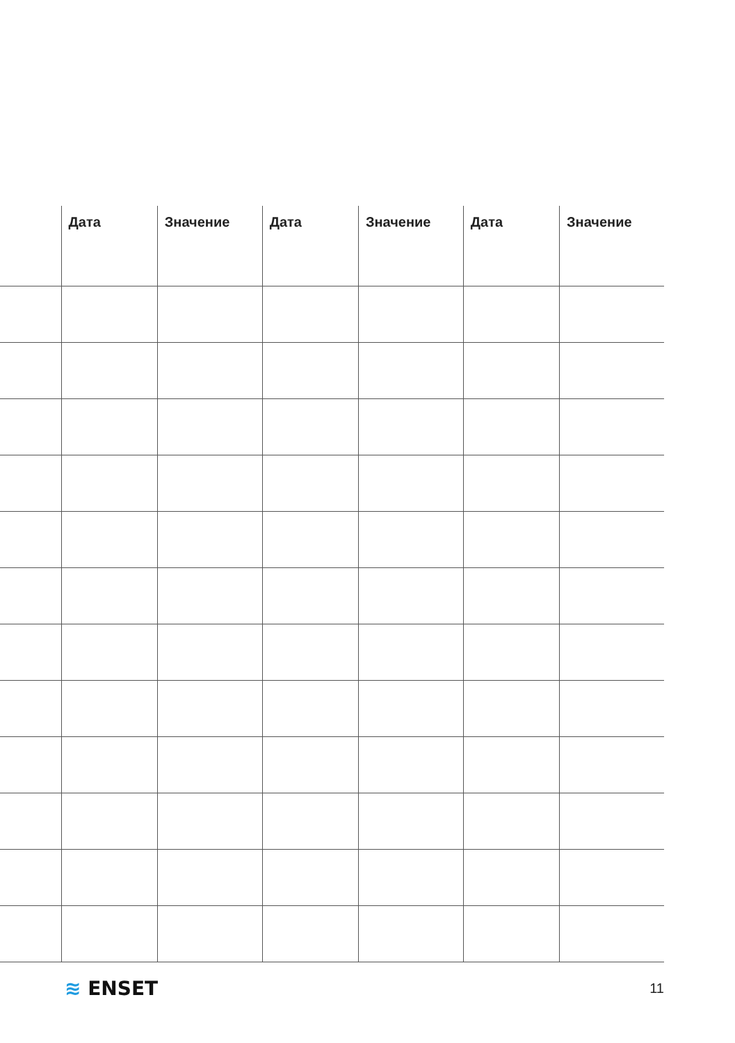| | Дата | Значение | Дата | Значение | Дата | Значение |
| --- | --- | --- | --- | --- | --- | --- |
≋ ENSET
11